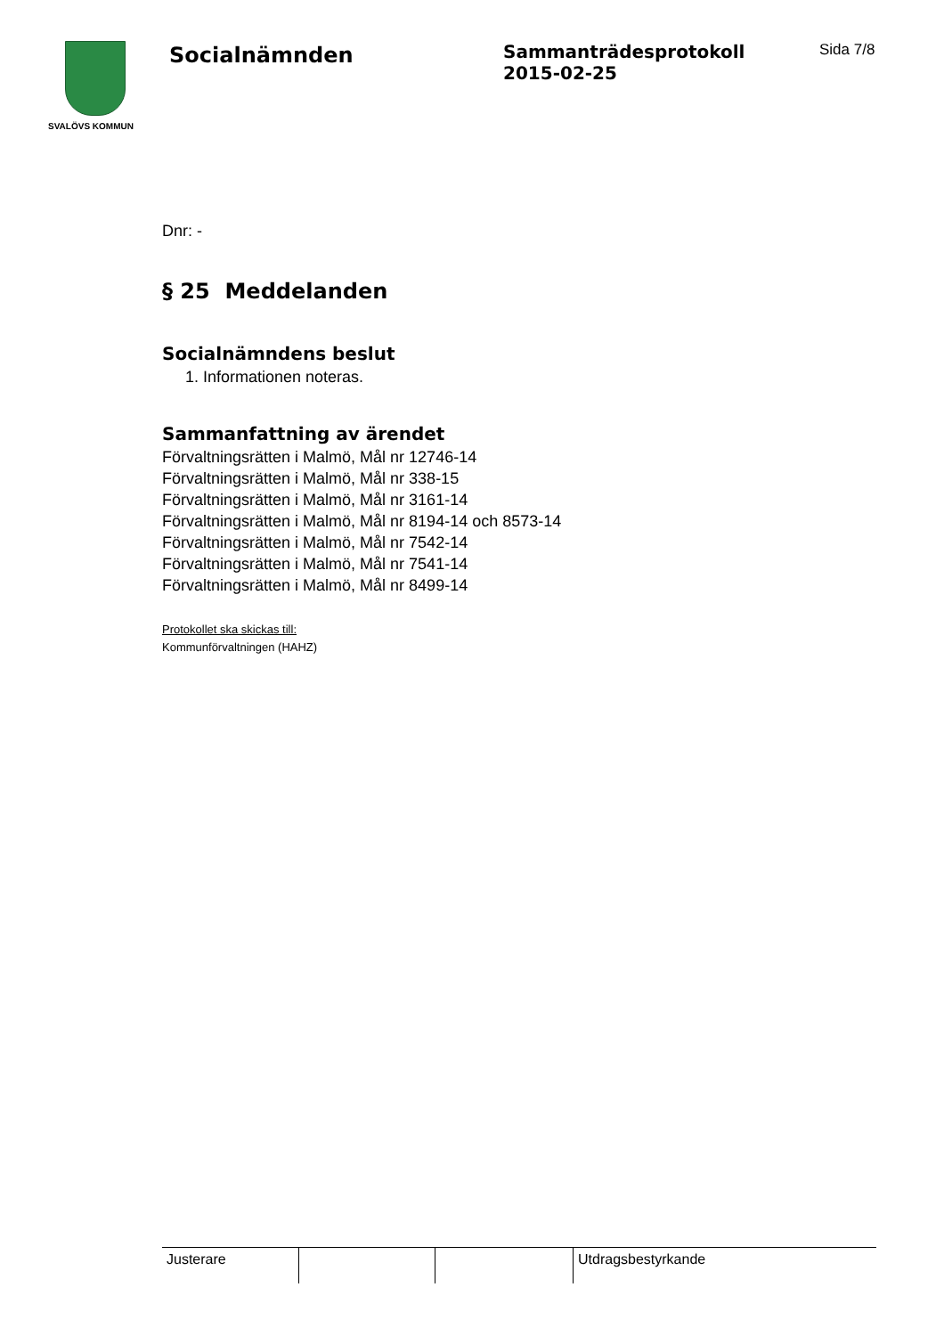SVALÖVS KOMMUN
Socialnämnden
Sammanträdesprotokoll
2015-02-25
Sida 7/8
Dnr: -
§ 25 Meddelanden
Socialnämndens beslut
1. Informationen noteras.
Sammanfattning av ärendet
Förvaltningsrätten i Malmö, Mål nr 12746-14
Förvaltningsrätten i Malmö, Mål nr 338-15
Förvaltningsrätten i Malmö, Mål nr 3161-14
Förvaltningsrätten i Malmö, Mål nr 8194-14 och 8573-14
Förvaltningsrätten i Malmö, Mål nr 7542-14
Förvaltningsrätten i Malmö, Mål nr 7541-14
Förvaltningsrätten i Malmö, Mål nr 8499-14
Protokollet ska skickas till:
Kommunförvaltningen (HAHZ)
| Justerare | | | Utdragsbestyrkande |